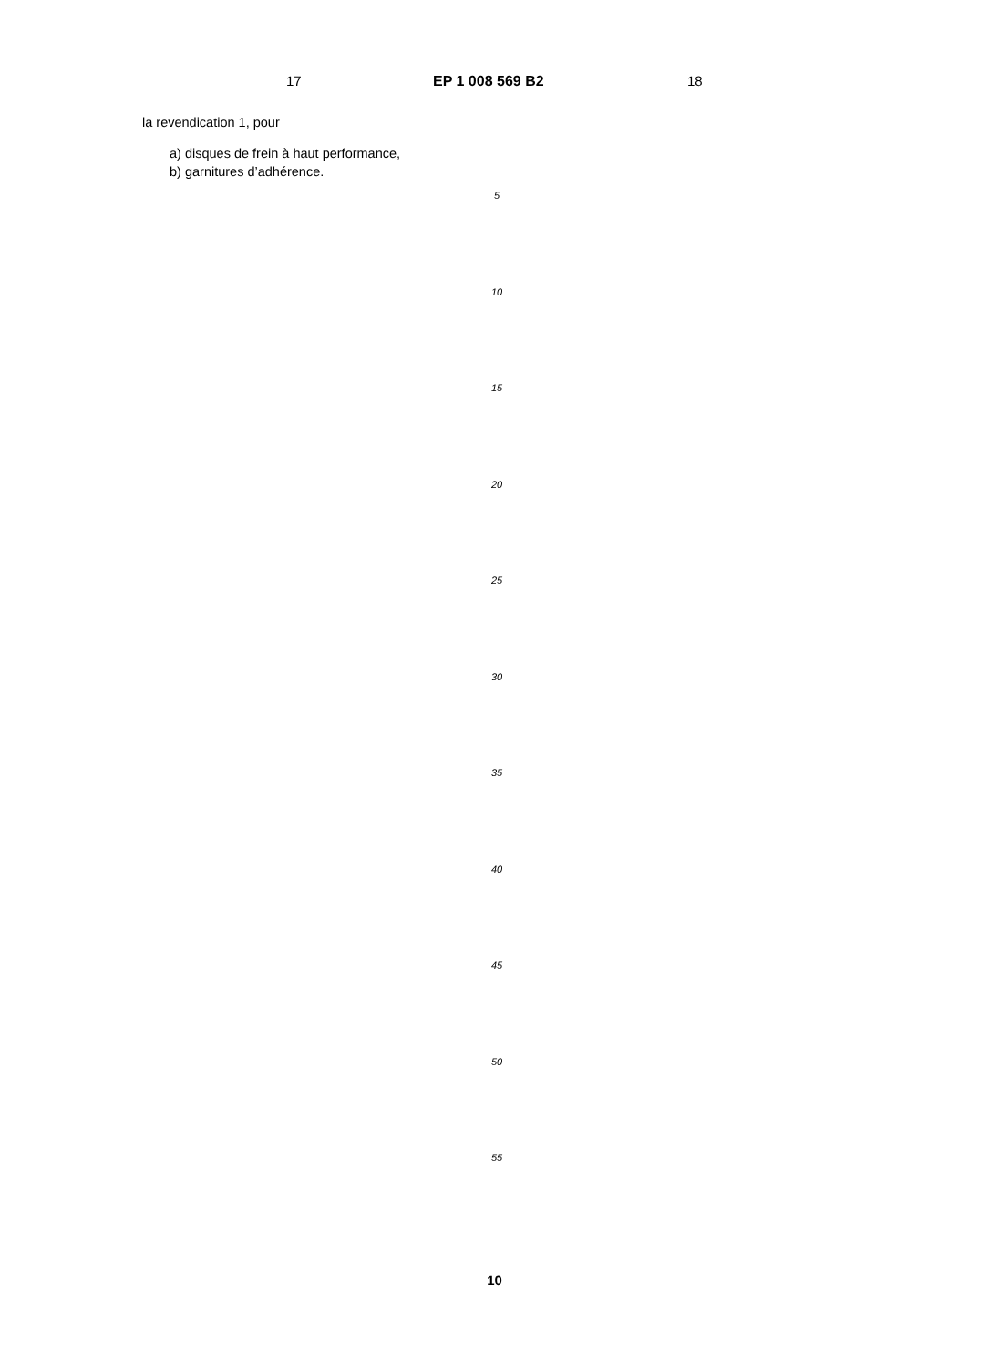17 EP 1 008 569 B2 18
la revendication 1, pour
a) disques de frein à haut performance,
b) garnitures d’adhérence.
5
10
15
20
25
30
35
40
45
50
55
10